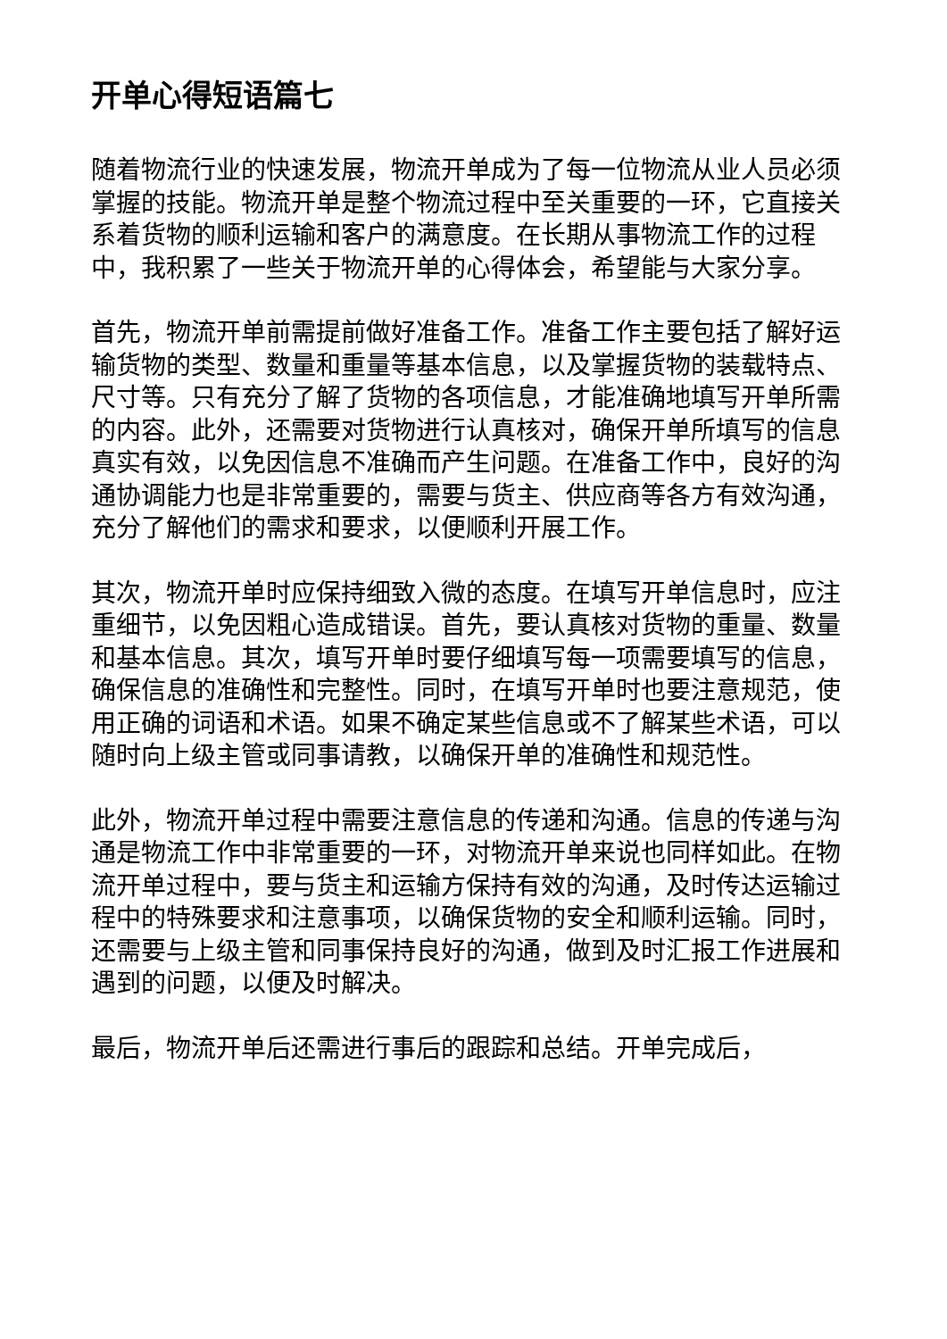开单心得短语篇七
随着物流行业的快速发展，物流开单成为了每一位物流从业人员必须掌握的技能。物流开单是整个物流过程中至关重要的一环，它直接关系着货物的顺利运输和客户的满意度。在长期从事物流工作的过程中，我积累了一些关于物流开单的心得体会，希望能与大家分享。
首先，物流开单前需提前做好准备工作。准备工作主要包括了解好运输货物的类型、数量和重量等基本信息，以及掌握货物的装载特点、尺寸等。只有充分了解了货物的各项信息，才能准确地填写开单所需的内容。此外，还需要对货物进行认真核对，确保开单所填写的信息真实有效，以免因信息不准确而产生问题。在准备工作中，良好的沟通协调能力也是非常重要的，需要与货主、供应商等各方有效沟通，充分了解他们的需求和要求，以便顺利开展工作。
其次，物流开单时应保持细致入微的态度。在填写开单信息时，应注重细节，以免因粗心造成错误。首先，要认真核对货物的重量、数量和基本信息。其次，填写开单时要仔细填写每一项需要填写的信息，确保信息的准确性和完整性。同时，在填写开单时也要注意规范，使用正确的词语和术语。如果不确定某些信息或不了解某些术语，可以随时向上级主管或同事请教，以确保开单的准确性和规范性。
此外，物流开单过程中需要注意信息的传递和沟通。信息的传递与沟通是物流工作中非常重要的一环，对物流开单来说也同样如此。在物流开单过程中，要与货主和运输方保持有效的沟通，及时传达运输过程中的特殊要求和注意事项，以确保货物的安全和顺利运输。同时，还需要与上级主管和同事保持良好的沟通，做到及时汇报工作进展和遇到的问题，以便及时解决。
最后，物流开单后还需进行事后的跟踪和总结。开单完成后，